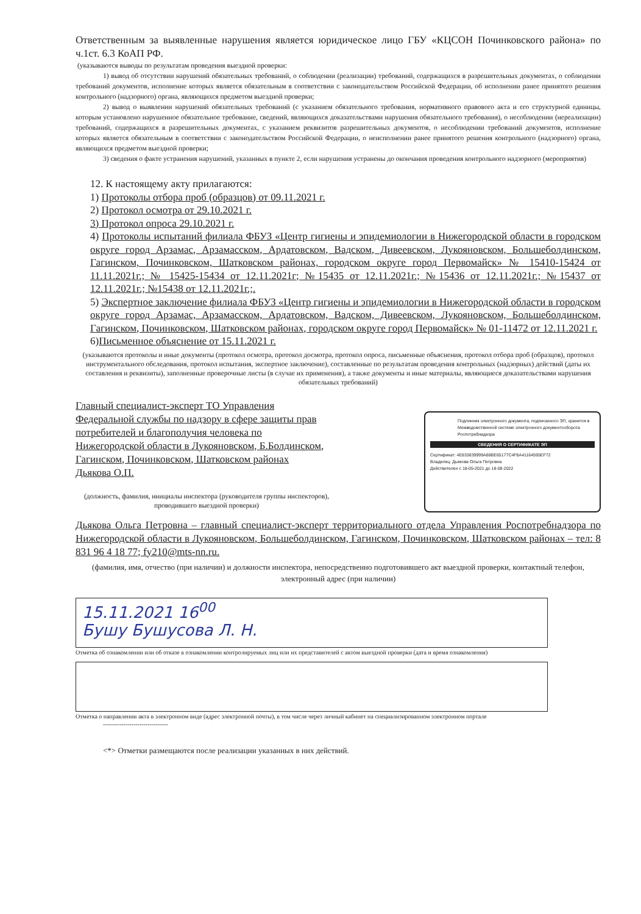Ответственным за выявленные нарушения является юридическое лицо ГБУ «КЦСОН Починковского района» по ч.1ст. 6.3 КоАП РФ.
(указываются выводы по результатам проведения выездной проверки:
1) вывод об отсутствии нарушений обязательных требований, о соблюдении (реализации) требований, содержащихся в разрешительных документах, о соблюдении требований документов, исполнение которых является обязательным в соответствии с законодательством Российской Федерации, об исполнении ранее принятого решения контрольного (надзорного) органа, являющихся предметом выездной проверки;
2) вывод о выявлении нарушений обязательных требований (с указанием обязательного требования, нормативного правового акта и его структурной единицы, которым установлено нарушенное обязательное требование, сведений, являющихся доказательствами нарушения обязательного требования), о несоблюдении (нереализации) требований, содержащихся в разрешительных документах, с указанием реквизитов разрешительных документов, о несоблюдении требований документов, исполнение которых является обязательным в соответствии с законодательством Российской Федерации, о неисполнении ранее принятого решения контрольного (надзорного) органа, являющихся предметом выездной проверки;
3) сведения о факте устранения нарушений, указанных в пункте 2, если нарушения устранены до окончания проведения контрольного надзорного (мероприятия)
12. К настоящему акту прилагаются:
1) Протоколы отбора проб (образцов) от 09.11.2021 г.
2) Протокол осмотра от 29.10.2021 г.
3) Протокол опроса 29.10.2021 г.
4) Протоколы испытаний филиала ФБУЗ «Центр гигиены и эпидемиологии в Нижегородской области в городском округе город Арзамас, Арзамасском, Ардатовском, Вадском, Дивеевском, Лукояновском, Большеболдинском, Гагинском, Починковском, Шатковском районах, городском округе город Первомайск» № 15410-15424 от 11.11.2021г.; № 15425-15434 от 12.11.2021г; №15435 от 12.11.2021г.; №15436 от 12.11.2021г.; №15437 от 12.11.2021г.; №15438 от 12.11.2021г.;.
5) Экспертное заключение филиала ФБУЗ «Центр гигиены и эпидемиологии в Нижегородской области в городском округе город Арзамас, Арзамасском, Ардатовском, Вадском, Дивеевском, Лукояновском, Большеболдинском, Гагинском, Починковском, Шатковском районах, городском округе город Первомайск» № 01-11472 от 12.11.2021 г.
6)Письменное объяснение от 15.11.2021 г.
(указываются протоколы и иные документы (протокол осмотра, протокол досмотра, протокол опроса, письменные объяснения, протокол отбора проб (образцов), протокол инструментального обследования, протокол испытания, экспертное заключение), составленные по результатам проведения контрольных (надзорных) действий (даты их составления и реквизиты), заполненные проверочные листы (в случае их применения), а также документы и иные материалы, являющиеся доказательствами нарушения обязательных требований)
Главный специалист-эксперт ТО Управления Федеральной службы по надзору в сфере защиты прав потребителей и благополучия человека по Нижегородской области в Лукояновском, Б.Болдинском, Гагинском, Починковском, Шатковском районах Дьякова О.П.
(должность, фамилия, инициалы инспектора (руководителя группы инспекторов), проводившего выездной проверки)
Подлинник электронного документа, подписанного ЭП, хранится в Межведомственной системе электронного документооборота Роспотребнадзора
СВЕДЕНИЯ О СЕРТИФИКАТЕ ЭП
Сертификат: 4E833839999A88BE65177C4F8A41164595EF72
Владелец: Дьякова Ольга Петровна
Действителен с 18-05-2021 до 18-08-2022
Дьякова Ольга Петровна – главный специалист-эксперт территориального отдела Управления Роспотребнадзора по Нижегородской области в Лукояновском, Большеболдинском, Гагинском, Починковском, Шатковском районах – тел: 8 831 96 4 18 77; fy210@mts-nn.ru.
(фамилия, имя, отчество (при наличии) и должности инспектора, непосредственно подготовившего акт выездной проверки, контактный телефон, электронный адрес (при наличии)
15.11.2021 16<sup>00</sup>
Бушу Бушусова Л. Н.
Отметка об ознакомлении или об отказе в ознакомлении контролируемых лиц или их представителей с актом выездной проверки (дата и время ознакомления)
Отметка о направлении акта в электронном виде (адрес электронной почты), в том числе через личный кабинет на специализированном электронном портале
--------------------------------
<*> Отметки размещаются после реализации указанных в них действий.